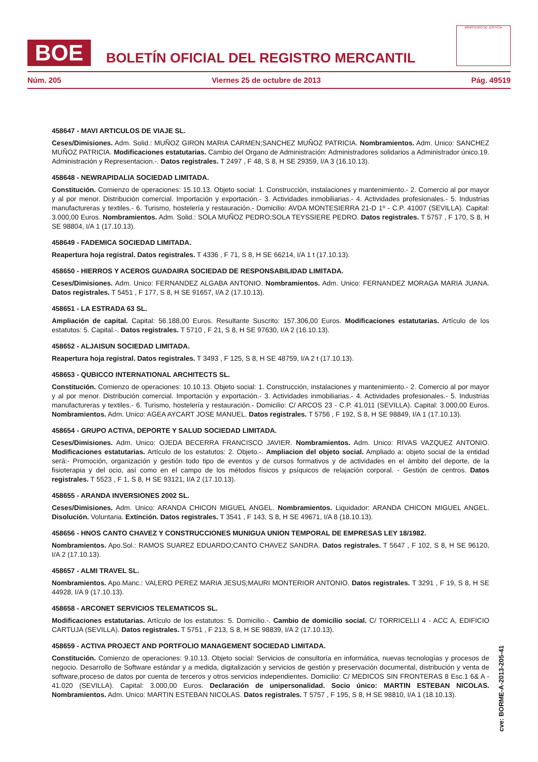BOE
BOLETÍN OFICIAL DEL REGISTRO MERCANTIL
MINISTERIO DE JUSTICIA
Núm. 205 Viernes 25 de octubre de 2013 Pág. 49519
458647 - MAVI ARTICULOS DE VIAJE SL.
Ceses/Dimisiones. Adm. Solid.: MUÑOZ GIRON MARIA CARMEN;SANCHEZ MUÑOZ PATRICIA. Nombramientos. Adm. Unico: SANCHEZ MUÑOZ PATRICIA. Modificaciones estatutarias. Cambio del Organo de Administración: Administradores solidarios a Administrador único.19. Administración y Representacion.-. Datos registrales. T 2497 , F 48, S 8, H SE 29359, I/A 3 (16.10.13).
458648 - NEWRAPIDALIA SOCIEDAD LIMITADA.
Constitución. Comienzo de operaciones: 15.10.13. Objeto social: 1. Construcción, instalaciones y mantenimiento.- 2. Comercio al por mayor y al por menor. Distribución comercial. Importación y exportación.- 3. Actividades inmobiliarias.- 4. Actividades profesionales.- 5. Industrias manufactureras y textiles.- 6. Turismo, hostelería y restauración.- Domicilio: AVDA MONTESIERRA 21-D 1º - C.P. 41007 (SEVILLA). Capital: 3.000,00 Euros. Nombramientos. Adm. Solid.: SOLA MUÑOZ PEDRO;SOLA TEYSSIERE PEDRO. Datos registrales. T 5757 , F 170, S 8, H SE 98804, I/A 1 (17.10.13).
458649 - FADEMICA SOCIEDAD LIMITADA.
Reapertura hoja registral. Datos registrales. T 4336 , F 71, S 8, H SE 66214, I/A 1 t (17.10.13).
458650 - HIERROS Y ACEROS GUADAIRA SOCIEDAD DE RESPONSABILIDAD LIMITADA.
Ceses/Dimisiones. Adm. Unico: FERNANDEZ ALGABA ANTONIO. Nombramientos. Adm. Unico: FERNANDEZ MORAGA MARIA JUANA. Datos registrales. T 5451 , F 177, S 8, H SE 91657, I/A 2 (17.10.13).
458651 - LA ESTRADA 63 SL.
Ampliación de capital. Capital: 56.188,00 Euros. Resultante Suscrito: 157.306,00 Euros. Modificaciones estatutarias. Artículo de los estatutos: 5. Capital.-. Datos registrales. T 5710 , F 21, S 8, H SE 97630, I/A 2 (16.10.13).
458652 - ALJAISUN SOCIEDAD LIMITADA.
Reapertura hoja registral. Datos registrales. T 3493 , F 125, S 8, H SE 48759, I/A 2 t (17.10.13).
458653 - QUBICCO INTERNATIONAL ARCHITECTS SL.
Constitución. Comienzo de operaciones: 10.10.13. Objeto social: 1. Construcción, instalaciones y mantenimiento.- 2. Comercio al por mayor y al por menor. Distribución comercial. Importación y exportación.- 3. Actividades inmobiliarias.- 4. Actividades profesionales.- 5. Industrias manufactureras y textiles.- 6. Turismo, hostelería y restauración.- Domicilio: C/ ARCOS 23 - C.P. 41.011 (SEVILLA). Capital: 3.000,00 Euros. Nombramientos. Adm. Unico: AGEA AYCART JOSE MANUEL. Datos registrales. T 5756 , F 192, S 8, H SE 98849, I/A 1 (17.10.13).
458654 - GRUPO ACTIVA, DEPORTE Y SALUD SOCIEDAD LIMITADA.
Ceses/Dimisiones. Adm. Unico: OJEDA BECERRA FRANCISCO JAVIER. Nombramientos. Adm. Unico: RIVAS VAZQUEZ ANTONIO. Modificaciones estatutarias. Artículo de los estatutos: 2. Objeto.-. Ampliacion del objeto social. Ampliado a: objeto social de la entidad será:- Promoción, organización y gestión todo tipo de eventos y de cursos formativos y de actividades en el ámbito del deporte, de la fisioterapia y del ocio, así como en el campo de los métodos físicos y psíquicos de relajación corporal. - Gestión de centros. Datos registrales. T 5523 , F 1, S 8, H SE 93121, I/A 2 (17.10.13).
458655 - ARANDA INVERSIONES 2002 SL.
Ceses/Dimisiones. Adm. Unico: ARANDA CHICON MIGUEL ANGEL. Nombramientos. Liquidador: ARANDA CHICON MIGUEL ANGEL. Disolución. Voluntaria. Extinción. Datos registrales. T 3541 , F 143, S 8, H SE 49671, I/A 8 (18.10.13).
458656 - HNOS CANTO CHAVEZ Y CONSTRUCCIONES MUNIGUA UNION TEMPORAL DE EMPRESAS LEY 18/1982.
Nombramientos. Apo.Sol.: RAMOS SUAREZ EDUARDO;CANTO CHAVEZ SANDRA. Datos registrales. T 5647 , F 102, S 8, H SE 96120, I/A 2 (17.10.13).
458657 - ALMI TRAVEL SL.
Nombramientos. Apo.Manc.: VALERO PEREZ MARIA JESUS;MAURI MONTERIOR ANTONIO. Datos registrales. T 3291 , F 19, S 8, H SE 44928, I/A 9 (17.10.13).
458658 - ARCONET SERVICIOS TELEMATICOS SL.
Modificaciones estatutarias. Artículo de los estatutos: 5. Domicilio.-. Cambio de domicilio social. C/ TORRICELLI 4 - ACC A, EDIFICIO CARTUJA (SEVILLA). Datos registrales. T 5751 , F 213, S 8, H SE 98839, I/A 2 (17.10.13).
458659 - ACTIVA PROJECT AND PORTFOLIO MANAGEMENT SOCIEDAD LIMITADA.
Constitución. Comienzo de operaciones: 9.10.13. Objeto social: Servicios de consultoría en informática, nuevas tecnologías y procesos de negocio. Desarrollo de Software estándar y a medida, digitalización y servicios de gestión y preservación documental, distribución y venta de software,proceso de datos por cuenta de terceros y otros servicios independientes. Domicilio: C/ MEDICOS SIN FRONTERAS 8 Esc.1 6& A - 41.020 (SEVILLA). Capital: 3.000,00 Euros. Declaración de unipersonalidad. Socio único: MARTIN ESTEBAN NICOLAS. Nombramientos. Adm. Unico: MARTIN ESTEBAN NICOLAS. Datos registrales. T 5757 , F 195, S 8, H SE 98810, I/A 1 (18.10.13).
cve: BORME-A-2013-205-41